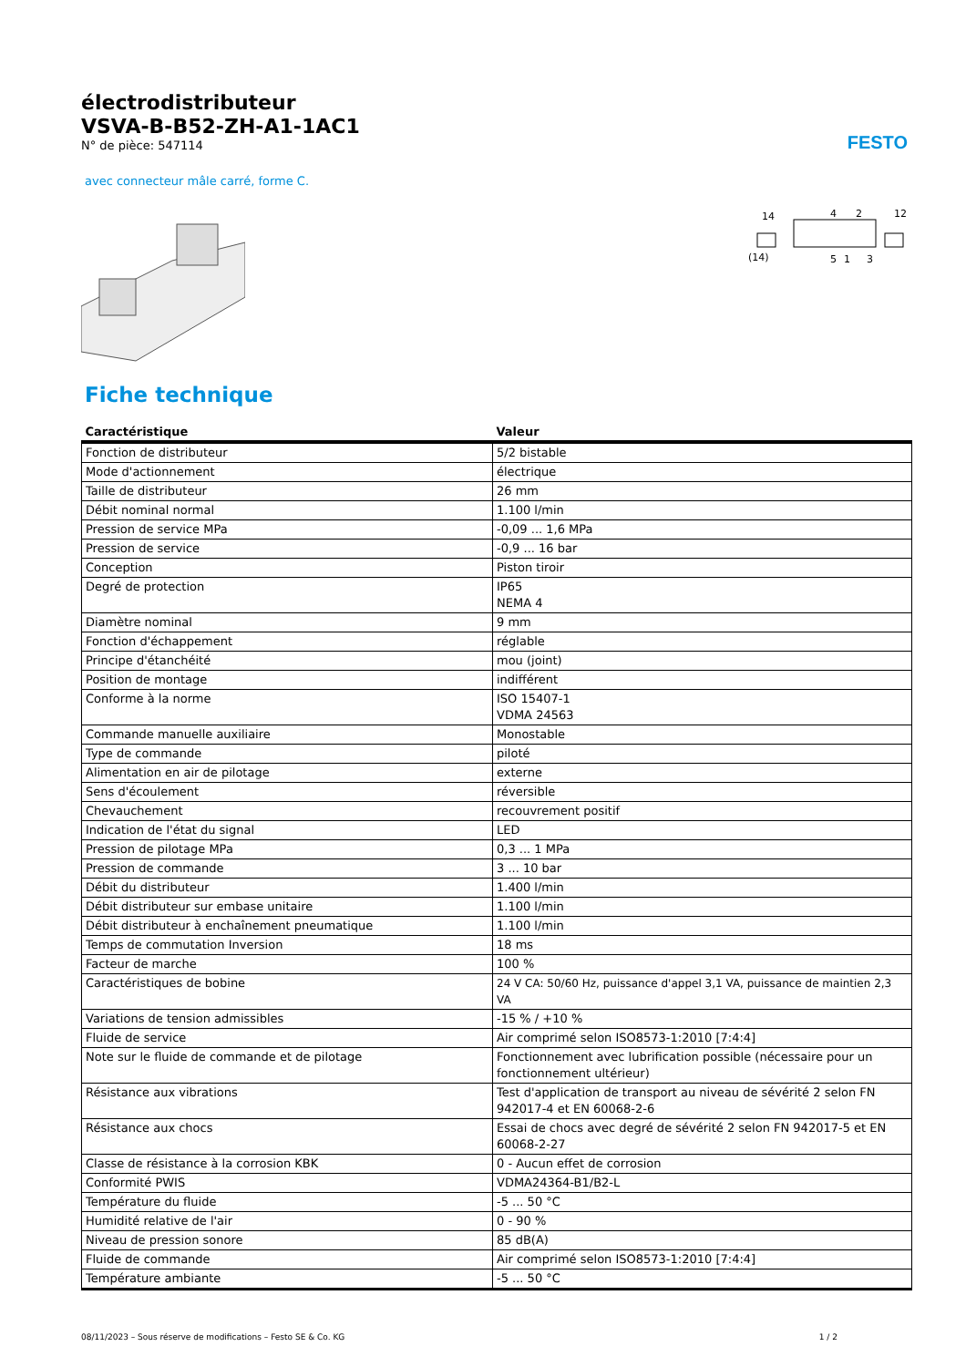FESTO
électrodistributeur
VSVA-B-B52-ZH-A1-1AC1
N° de pièce: 547114
avec connecteur mâle carré, forme C.
14
4
2
12
(14)
5
1
3
Fiche technique
| Caractéristique | Valeur |
| --- | --- |
| Fonction de distributeur | 5/2 bistable |
| Mode d'actionnement | électrique |
| Taille de distributeur | 26 mm |
| Débit nominal normal | 1.100 l/min |
| Pression de service MPa | -0,09 ... 1,6 MPa |
| Pression de service | -0,9 ... 16 bar |
| Conception | Piston tiroir |
| Degré de protection | IP65 NEMA 4 |
| Diamètre nominal | 9 mm |
| Fonction d'échappement | réglable |
| Principe d'étanchéité | mou (joint) |
| Position de montage | indifférent |
| Conforme à la norme | ISO 15407-1 VDMA 24563 |
| Commande manuelle auxiliaire | Monostable |
| Type de commande | piloté |
| Alimentation en air de pilotage | externe |
| Sens d'écoulement | réversible |
| Chevauchement | recouvrement positif |
| Indication de l'état du signal | LED |
| Pression de pilotage MPa | 0,3 ... 1 MPa |
| Pression de commande | 3 ... 10 bar |
| Débit du distributeur | 1.400 l/min |
| Débit distributeur sur embase unitaire | 1.100 l/min |
| Débit distributeur à enchaînement pneumatique | 1.100 l/min |
| Temps de commutation Inversion | 18 ms |
| Facteur de marche | 100 % |
| Caractéristiques de bobine | 24 V CA: 50/60 Hz, puissance d'appel 3,1 VA, puissance de maintien 2,3 VA |
| Variations de tension admissibles | -15 % / +10 % |
| Fluide de service | Air comprimé selon ISO8573-1:2010 [7:4:4] |
| Note sur le fluide de commande et de pilotage | Fonctionnement avec lubrification possible (nécessaire pour un fonctionnement ultérieur) |
| Résistance aux vibrations | Test d'application de transport au niveau de sévérité 2 selon FN 942017-4 et EN 60068-2-6 |
| Résistance aux chocs | Essai de chocs avec degré de sévérité 2 selon FN 942017-5 et EN 60068-2-27 |
| Classe de résistance à la corrosion KBK | 0 - Aucun effet de corrosion |
| Conformité PWIS | VDMA24364-B1/B2-L |
| Température du fluide | -5 ... 50 °C |
| Humidité relative de l'air | 0 - 90 % |
| Niveau de pression sonore | 85 dB(A) |
| Fluide de commande | Air comprimé selon ISO8573-1:2010 [7:4:4] |
| Température ambiante | -5 ... 50 °C |
08/11/2023 – Sous réserve de modifications – Festo SE & Co. KG 1 / 2